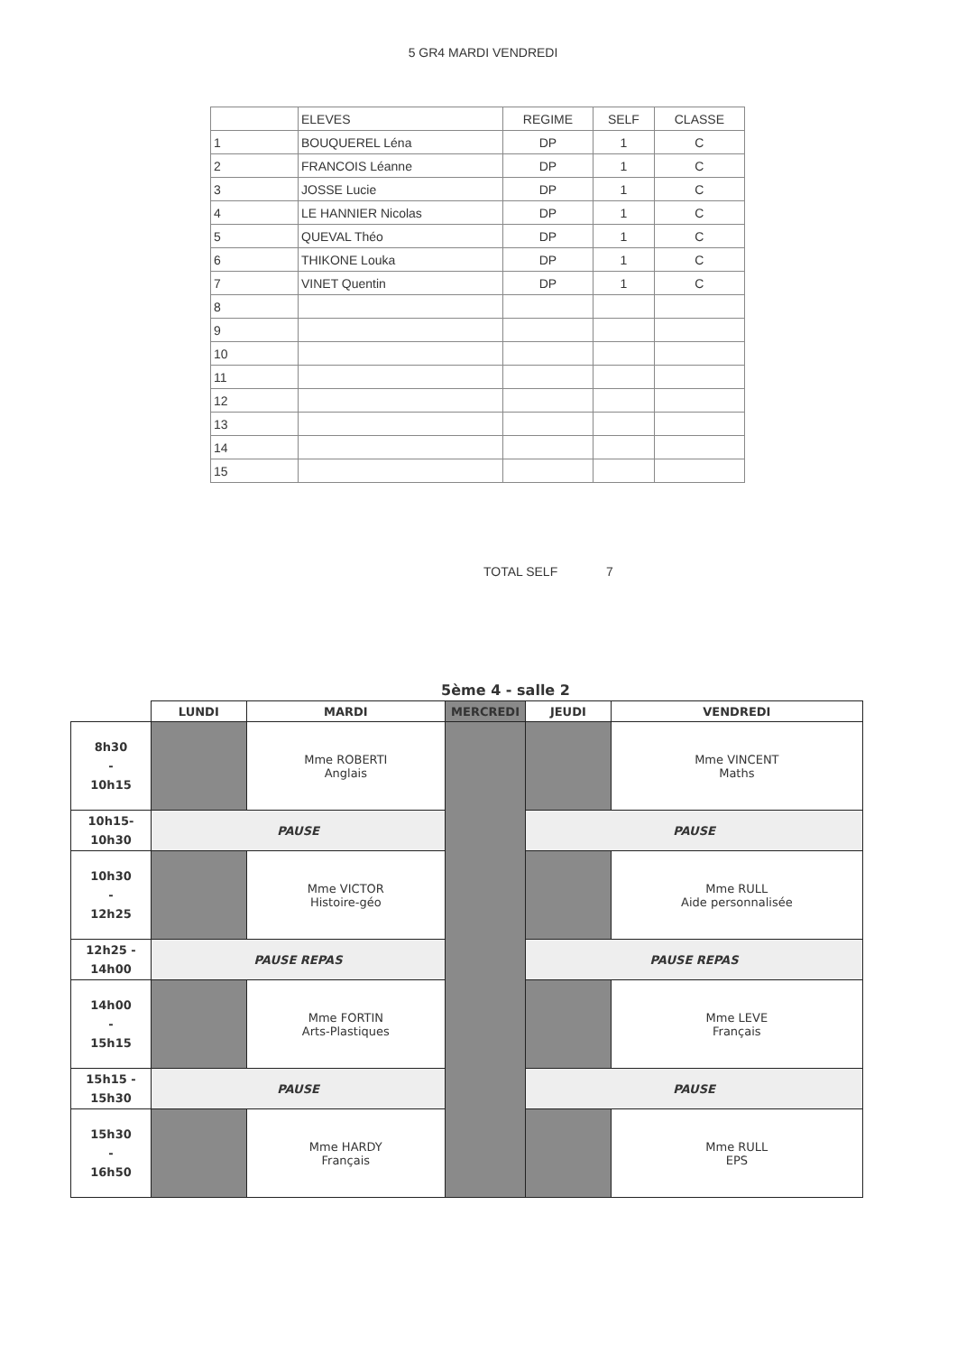5 GR4 MARDI VENDREDI
| | ELEVES | REGIME | SELF | CLASSE |
| 1 | BOUQUEREL Léna | DP | 1 | C |
| 2 | FRANCOIS Léanne | DP | 1 | C |
| 3 | JOSSE Lucie | DP | 1 | C |
| 4 | LE HANNIER Nicolas | DP | 1 | C |
| 5 | QUEVAL Théo | DP | 1 | C |
| 6 | THIKONE Louka | DP | 1 | C |
| 7 | VINET Quentin | DP | 1 | C |
| 8 | | | | |
| 9 | | | | |
| 10 | | | | |
| 11 | | | | |
| 12 | | | | |
| 13 | | | | |
| 14 | | | | |
| 15 | | | | |
TOTAL SELF 7
5ème 4 - salle 2
| | LUNDI | MARDI | MERCREDI | JEUDI | VENDREDI |
| --- | --- | --- | --- | --- | --- |
| 8h30 - 10h15 | | Mme ROBERTI Anglais | | | Mme VINCENT Maths |
| 10h15- 10h30 | PAUSE | | | PAUSE | |
| 10h30 - 12h25 | | Mme VICTOR Histoire-géo | | | Mme RULL Aide personnalisée |
| 12h25 - 14h00 | PAUSE REPAS | | | PAUSE REPAS | |
| 14h00 - 15h15 | | Mme FORTIN Arts-Plastiques | | | Mme LEVE Français |
| 15h15 - 15h30 | PAUSE | | | PAUSE | |
| 15h30 - 16h50 | | Mme HARDY Français | | | Mme RULL EPS |